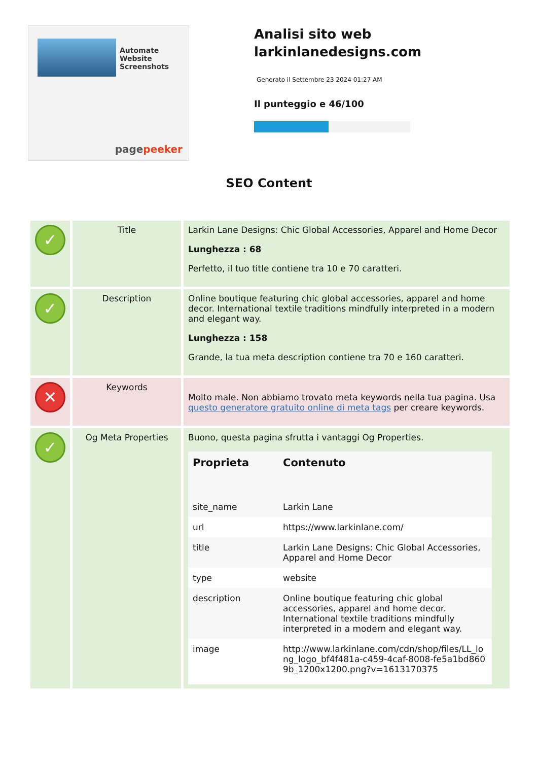Automate
Website Screenshots
pagepeeker
Analisi sito web larkinlanedesigns.com
Generato il Settembre 23 2024 01:27 AM
Il punteggio e 46/100
SEO Content
| ✓ | Title | Larkin Lane Designs: Chic Global Accessories, Apparel and Home Decor Lunghezza : 68 Perfetto, il tuo title contiene tra 10 e 70 caratteri. |
| ✓ | Description | Online boutique featuring chic global accessories, apparel and home decor. International textile traditions mindfully interpreted in a modern and elegant way. Lunghezza : 158 Grande, la tua meta description contiene tra 70 e 160 caratteri. |
| ✕ | Keywords | Molto male. Non abbiamo trovato meta keywords nella tua pagina. Usa questo generatore gratuito online di meta tags per creare keywords. |
| ✓ | Og Meta Properties | Buono, questa pagina sfrutta i vantaggi Og Properties. / Proprieta / Contenuto / / --- / --- / / site_name / Larkin Lane / / url / https://www.larkinlane.com/ / / title / Larkin Lane Designs: Chic Global Accessories, Apparel and Home Decor / / type / website / / description / Online boutique featuring chic global accessories, apparel and home decor. International textile traditions mindfully interpreted in a modern and elegant way. / / image / http://www.larkinlane.com/cdn/shop/files/LL_long_logo_bf4f481a-c459-4caf-8008-fe5a1bd8609b_1200x1200.png?v=1613170375 / |